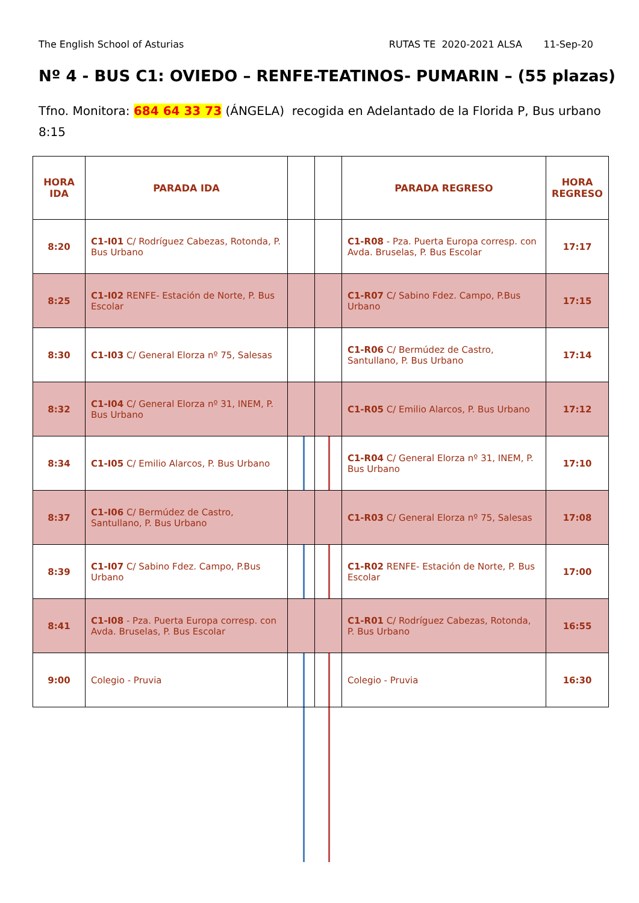The English School of Asturias RUTAS TE 2020-2021 ALSA 11-Sep-20
Nº 4 - BUS C1: OVIEDO – RENFE-TEATINOS- PUMARIN – (55 plazas)
Tfno. Monitora: 684 64 33 73 (ÁNGELA) recogida en Adelantado de la Florida P, Bus urbano 8:15
| HORA IDA | PARADA IDA | | | PARADA REGRESO | HORA REGRESO |
| --- | --- | --- | --- | --- | --- |
| 8:20 | C1-I01 C/ Rodríguez Cabezas, Rotonda, P. Bus Urbano | | | C1-R08 - Pza. Puerta Europa corresp. con Avda. Bruselas, P. Bus Escolar | 17:17 |
| 8:25 | C1-I02 RENFE- Estación de Norte, P. Bus Escolar | | | C1-R07 C/ Sabino Fdez. Campo, P.Bus Urbano | 17:15 |
| 8:30 | C1-I03 C/ General Elorza nº 75, Salesas | | | C1-R06 C/ Bermúdez de Castro, Santullano, P. Bus Urbano | 17:14 |
| 8:32 | C1-I04 C/ General Elorza nº 31, INEM, P. Bus Urbano | | | C1-R05 C/ Emilio Alarcos, P. Bus Urbano | 17:12 |
| 8:34 | C1-I05 C/ Emilio Alarcos, P. Bus Urbano | | | C1-R04 C/ General Elorza nº 31, INEM, P. Bus Urbano | 17:10 |
| 8:37 | C1-I06 C/ Bermúdez de Castro, Santullano, P. Bus Urbano | | | C1-R03 C/ General Elorza nº 75, Salesas | 17:08 |
| 8:39 | C1-I07 C/ Sabino Fdez. Campo, P.Bus Urbano | | | C1-R02 RENFE- Estación de Norte, P. Bus Escolar | 17:00 |
| 8:41 | C1-I08 - Pza. Puerta Europa corresp. con Avda. Bruselas, P. Bus Escolar | | | C1-R01 C/ Rodríguez Cabezas, Rotonda, P. Bus Urbano | 16:55 |
| 9:00 | Colegio - Pruvia | | | Colegio - Pruvia | 16:30 |